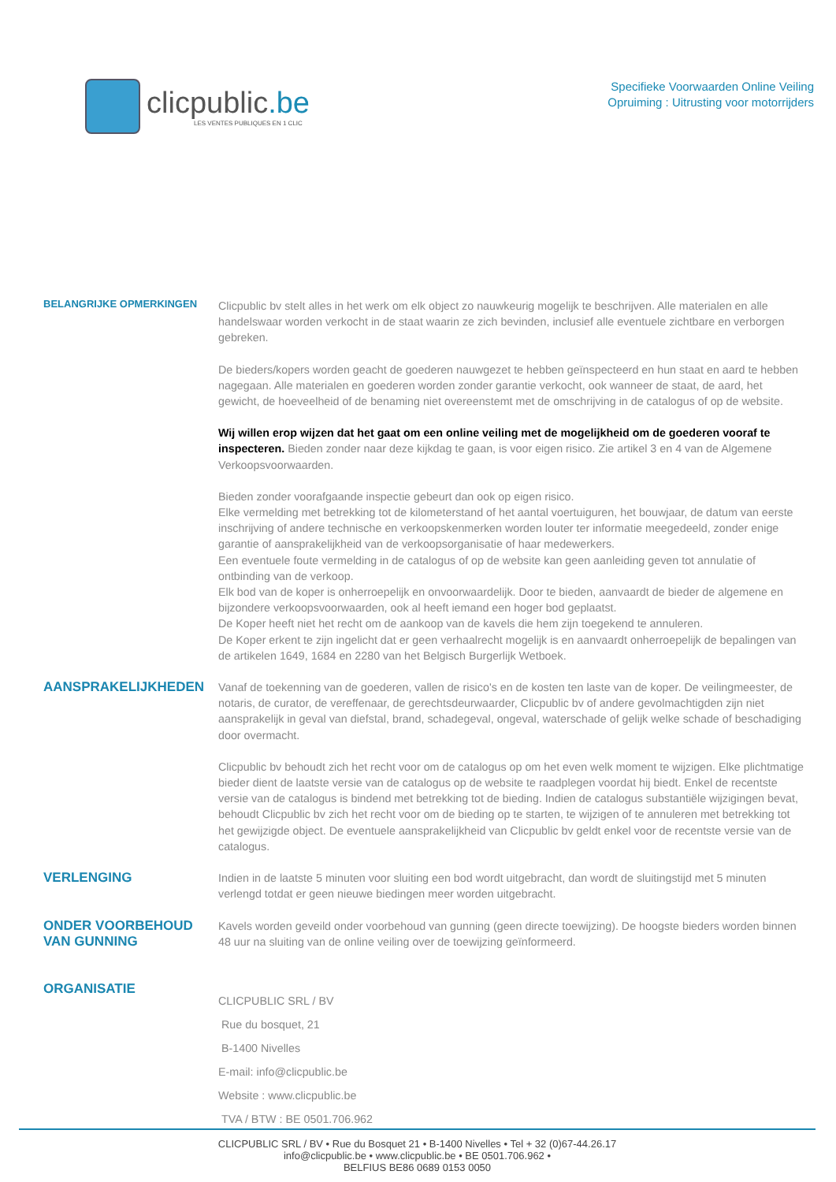clicpublic.be
LES VENTES PUBLIQUES EN 1 CLIC
Specifieke Voorwaarden Online Veiling
Opruiming : Uitrusting voor motorrijders
BELANGRIJKE OPMERKINGEN
Clicpublic bv stelt alles in het werk om elk object zo nauwkeurig mogelijk te beschrijven. Alle materialen en alle handelswaar worden verkocht in de staat waarin ze zich bevinden, inclusief alle eventuele zichtbare en verborgen gebreken.
De bieders/kopers worden geacht de goederen nauwgezet te hebben geïnspecteerd en hun staat en aard te hebben nagegaan. Alle materialen en goederen worden zonder garantie verkocht, ook wanneer de staat, de aard, het gewicht, de hoeveelheid of de benaming niet overeenstemt met de omschrijving in de catalogus of op de website.
Wij willen erop wijzen dat het gaat om een online veiling met de mogelijkheid om de goederen vooraf te inspecteren. Bieden zonder naar deze kijkdag te gaan, is voor eigen risico. Zie artikel 3 en 4 van de Algemene Verkoopsvoorwaarden.
Bieden zonder voorafgaande inspectie gebeurt dan ook op eigen risico.
Elke vermelding met betrekking tot de kilometerstand of het aantal voertuiguren, het bouwjaar, de datum van eerste inschrijving of andere technische en verkoopskenmerken worden louter ter informatie meegedeeld, zonder enige garantie of aansprakelijkheid van de verkoopsorganisatie of haar medewerkers.
Een eventuele foute vermelding in de catalogus of op de website kan geen aanleiding geven tot annulatie of ontbinding van de verkoop.
Elk bod van de koper is onherroepelijk en onvoorwaardelijk. Door te bieden, aanvaardt de bieder de algemene en bijzondere verkoopsvoorwaarden, ook al heeft iemand een hoger bod geplaatst.
De Koper heeft niet het recht om de aankoop van de kavels die hem zijn toegekend te annuleren.
De Koper erkent te zijn ingelicht dat er geen verhaalrecht mogelijk is en aanvaardt onherroepelijk de bepalingen van de artikelen 1649, 1684 en 2280 van het Belgisch Burgerlijk Wetboek.
AANSPRAKELIJKHEDEN
Vanaf de toekenning van de goederen, vallen de risico's en de kosten ten laste van de koper. De veilingmeester, de notaris, de curator, de vereffenaar, de gerechtsdeurwaarder, Clicpublic bv of andere gevolmachtigden zijn niet aansprakelijk in geval van diefstal, brand, schadegeval, ongeval, waterschade of gelijk welke schade of beschadiging door overmacht.
Clicpublic bv behoudt zich het recht voor om de catalogus op om het even welk moment te wijzigen. Elke plichtmatige bieder dient de laatste versie van de catalogus op de website te raadplegen voordat hij biedt. Enkel de recentste versie van de catalogus is bindend met betrekking tot de bieding. Indien de catalogus substantiële wijzigingen bevat, behoudt Clicpublic bv zich het recht voor om de bieding op te starten, te wijzigen of te annuleren met betrekking tot het gewijzigde object. De eventuele aansprakelijkheid van Clicpublic bv geldt enkel voor de recentste versie van de catalogus.
VERLENGING
Indien in de laatste 5 minuten voor sluiting een bod wordt uitgebracht, dan wordt de sluitingstijd met 5 minuten verlengd totdat er geen nieuwe biedingen meer worden uitgebracht.
ONDER VOORBEHOUD VAN GUNNING
Kavels worden geveild onder voorbehoud van gunning (geen directe toewijzing). De hoogste bieders worden binnen 48 uur na sluiting van de online veiling over de toewijzing geïnformeerd.
ORGANISATIE
CLICPUBLIC SRL / BV
Rue du bosquet, 21
B-1400 Nivelles
E-mail: info@clicpublic.be
Website : www.clicpublic.be
TVA / BTW : BE 0501.706.962
CLICPUBLIC SRL / BV • Rue du Bosquet 21 • B-1400 Nivelles • Tel + 32 (0)67-44.26.17
info@clicpublic.be • www.clicpublic.be • BE 0501.706.962 •
BELFIUS BE86 0689 0153 0050